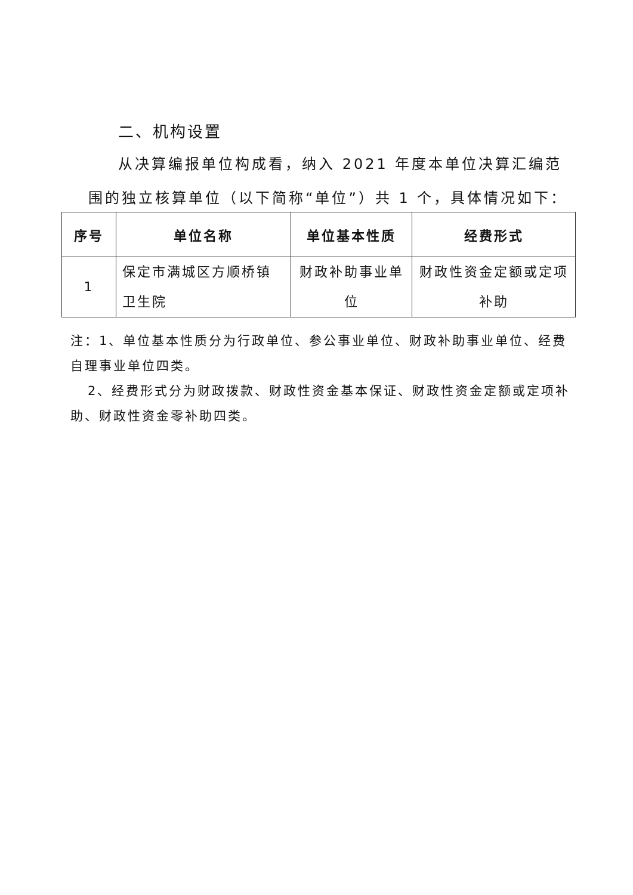二、机构设置
从决算编报单位构成看，纳入 2021 年度本单位决算汇编范
围的独立核算单位（以下简称“单位”）共 1 个，具体情况如下：
| 序号 | 单位名称 | 单位基本性质 | 经费形式 |
| --- | --- | --- | --- |
| 1 | 保定市满城区方顺桥镇卫生院 | 财政补助事业单位 | 财政性资金定额或定项补助 |
注：1、单位基本性质分为行政单位、参公事业单位、财政补助事业单位、经费 自理事业单位四类。
2、经费形式分为财政拨款、财政性资金基本保证、财政性资金定额或定项补助、财政性资金零补助四类。